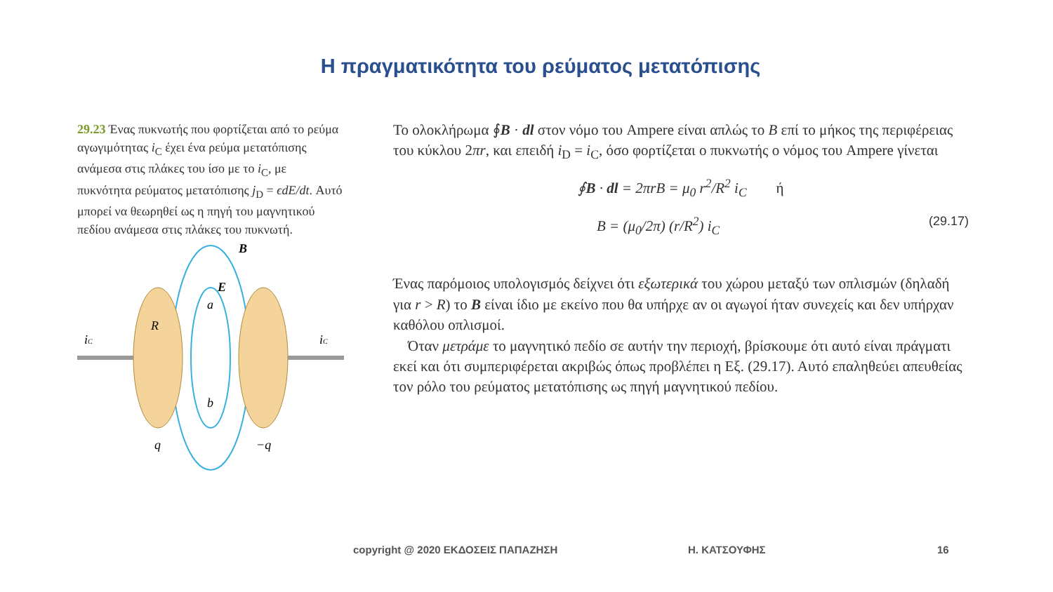Η πραγματικότητα του ρεύματος μετατόπισης
29.23 Ένας πυκνωτής που φορτίζεται από το ρεύμα αγωγιμότητας i<sub>C</sub> έχει ένα ρεύμα μετατόπισης ανάμεσα στις πλάκες του ίσο με το i<sub>C</sub>, με πυκνότητα ρεύματος μετατόπισης j<sub>D</sub> = ϵdE/dt. Αυτό μπορεί να θεωρηθεί ως η πηγή του μαγνητικού πεδίου ανάμεσα στις πλάκες του πυκνωτή.
iC
iC
B
E
R
a
b
q
−q
Το ολοκλήρωμα ∮B · dl στον νόμο του Ampere είναι απλώς το B επί το μήκος της περιφέρειας του κύκλου 2πr, και επειδή i<sub>D</sub> = i<sub>C</sub>, όσο φορτίζεται ο πυκνωτής ο νόμος του Ampere γίνεται
∮B · dl = 2πrB = μ<sub>0</sub> r<sup>2</sup>/R<sup>2</sup> i<sub>C</sub> ή
B = (μ<sub>0</sub>/2π) (r/R<sup>2</sup>) i<sub>C</sub> (29.17)
Ένας παρόμοιος υπολογισμός δείχνει ότι εξωτερικά του χώρου μεταξύ των οπλισμών (δηλαδή για r > R) το B είναι ίδιο με εκείνο που θα υπήρχε αν οι αγωγοί ήταν συνεχείς και δεν υπήρχαν καθόλου οπλισμοί.
Όταν μετράμε το μαγνητικό πεδίο σε αυτήν την περιοχή, βρίσκουμε ότι αυτό είναι πράγματι εκεί και ότι συμπεριφέρεται ακριβώς όπως προβλέπει η Εξ. (29.17). Αυτό επαληθεύει απευθείας τον ρόλο του ρεύματος μετατόπισης ως πηγή μαγνητικού πεδίου.
copyright @ 2020 ΕΚΔΟΣΕΙΣ ΠΑΠΑΖΗΣΗ Η. ΚΑΤΣΟΥΦΗΣ 16